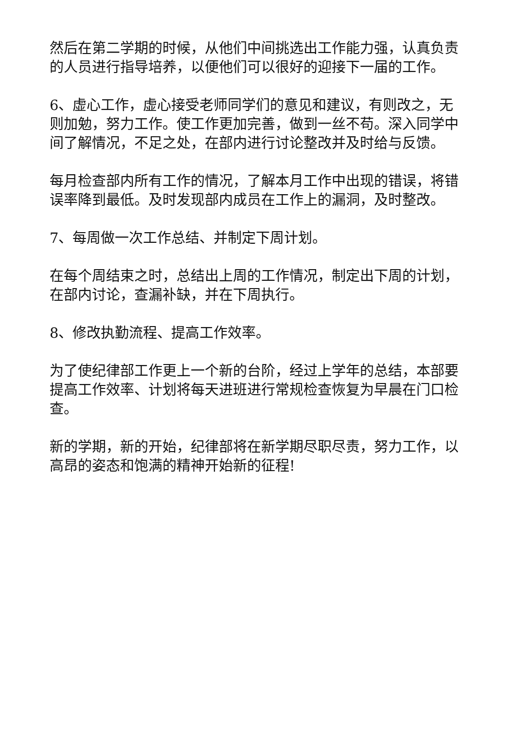然后在第二学期的时候，从他们中间挑选出工作能力强，认真负责的人员进行指导培养，以便他们可以很好的迎接下一届的工作。
6、虚心工作，虚心接受老师同学们的意见和建议，有则改之，无则加勉，努力工作。使工作更加完善，做到一丝不苟。深入同学中间了解情况，不足之处，在部内进行讨论整改并及时给与反馈。
每月检查部内所有工作的情况，了解本月工作中出现的错误，将错误率降到最低。及时发现部内成员在工作上的漏洞，及时整改。
7、每周做一次工作总结、并制定下周计划。
在每个周结束之时，总结出上周的工作情况，制定出下周的计划，在部内讨论，查漏补缺，并在下周执行。
8、修改执勤流程、提高工作效率。
为了使纪律部工作更上一个新的台阶，经过上学年的总结，本部要提高工作效率、计划将每天进班进行常规检查恢复为早晨在门口检查。
新的学期，新的开始，纪律部将在新学期尽职尽责，努力工作，以高昂的姿态和饱满的精神开始新的征程!